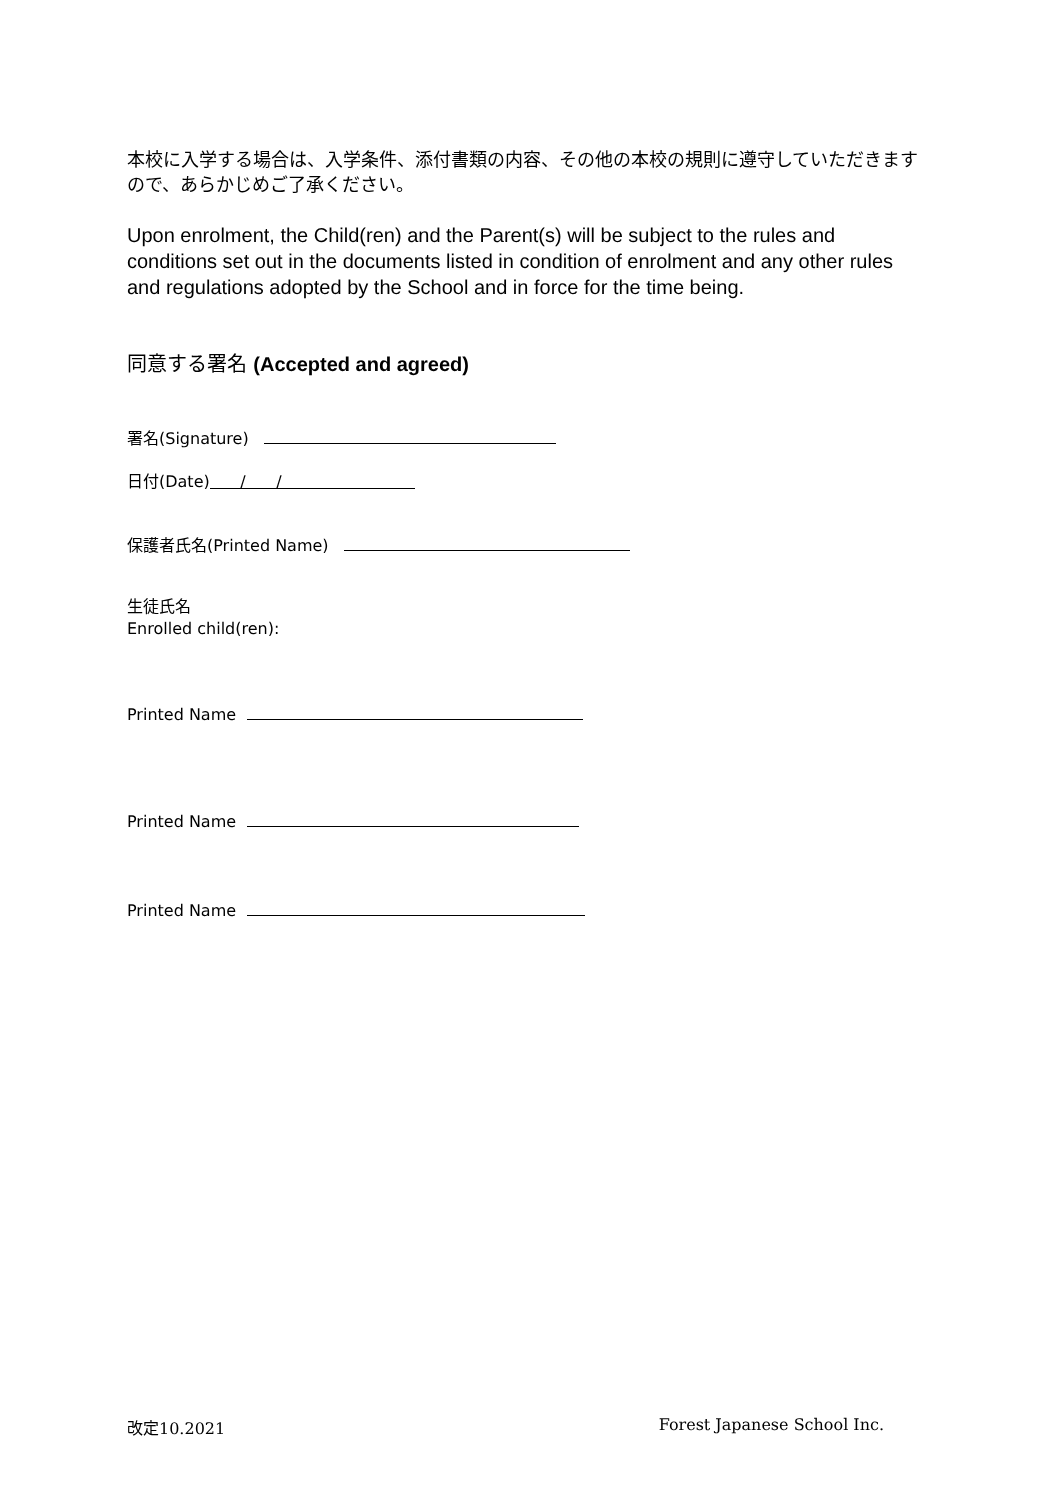本校に入学する場合は、入学条件、添付書類の内容、その他の本校の規則に遵守していただきますので、あらかじめご了承ください。
Upon enrolment, the Child(ren) and the Parent(s) will be subject to the rules and conditions set out in the documents listed in condition of enrolment and any other rules and regulations adopted by the School and in force for the time being.
同意する署名 (Accepted and agreed)
署名(Signature)
日付(Date) / /
保護者氏名(Printed Name)
生徒氏名
Enrolled child(ren):
Printed Name
Printed Name
Printed Name
改定10.2021 Forest Japanese School Inc.